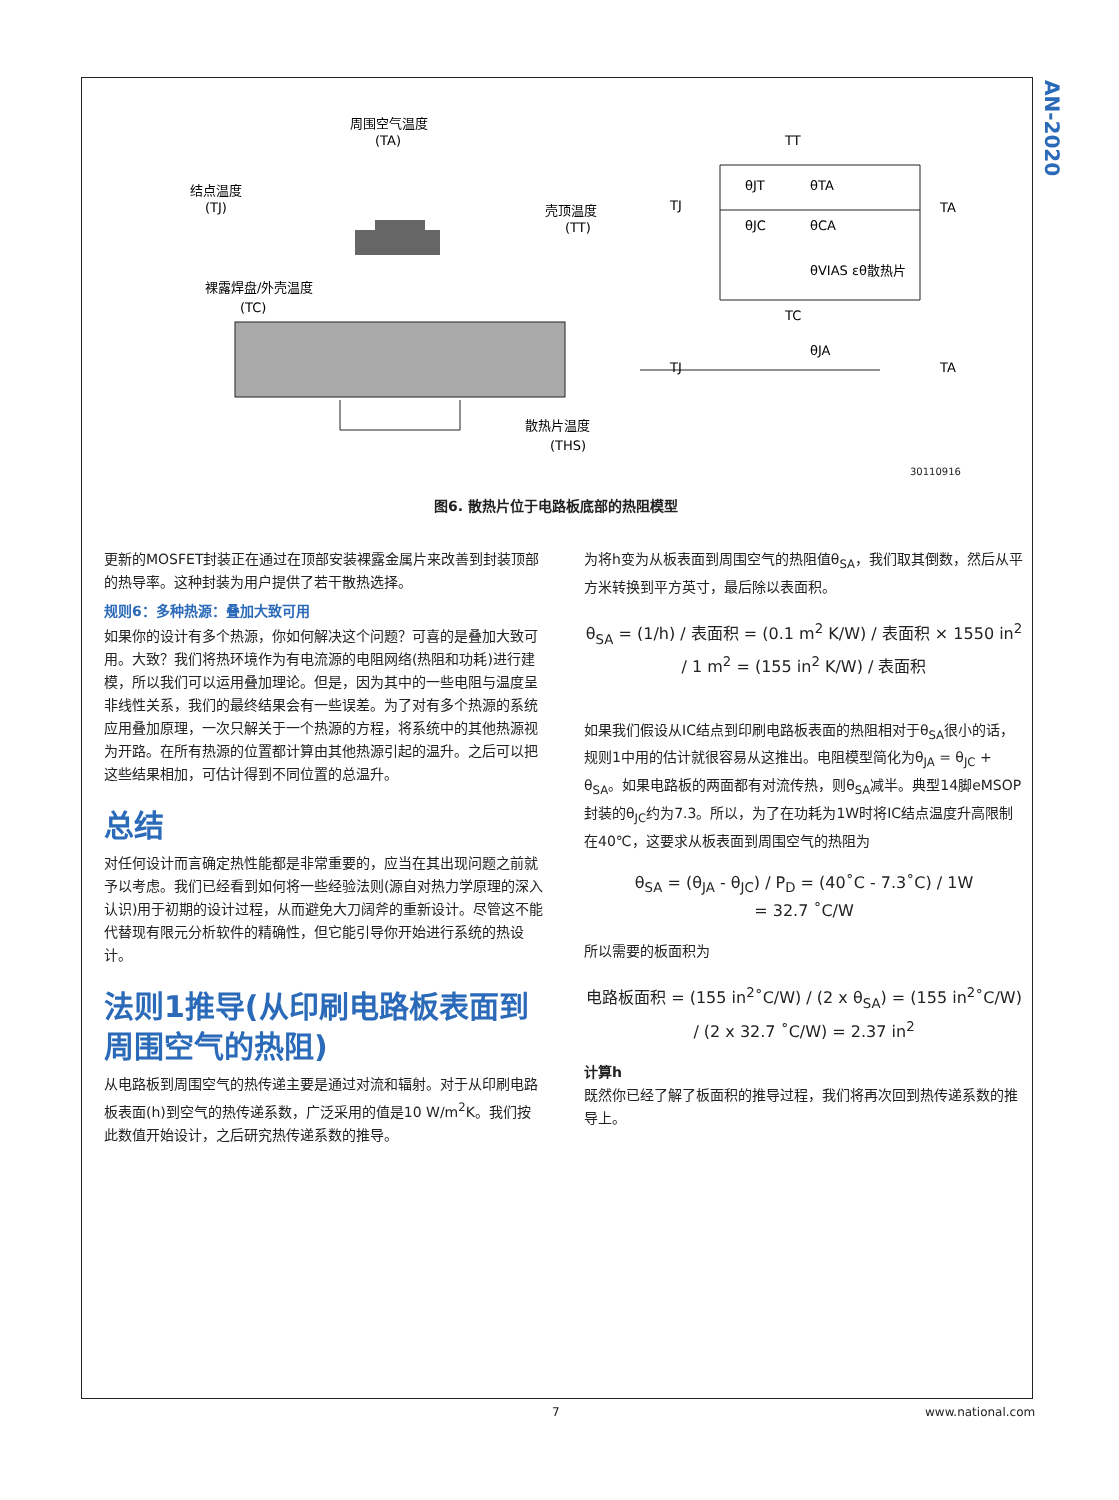AN-2020
周围空气温度
(TA)
结点温度
(TJ)
壳顶温度
(TT)
裸露焊盘/外壳温度
(TC)
散热片温度
(THS)
TJ
TA
TT
TC
θJT
θTA
θJC
θCA
θVIAS εθ散热片
θJA
TJ
TA
30110916
图6. 散热片位于电路板底部的热阻模型
更新的MOSFET封装正在通过在顶部安装裸露金属片来改善到封装顶部的热导率。这种封装为用户提供了若干散热选择。
规则6：多种热源：叠加大致可用
如果你的设计有多个热源，你如何解决这个问题？可喜的是叠加大致可用。大致？我们将热环境作为有电流源的电阻网络(热阻和功耗)进行建模，所以我们可以运用叠加理论。但是，因为其中的一些电阻与温度呈非线性关系，我们的最终结果会有一些误差。为了对有多个热源的系统应用叠加原理，一次只解关于一个热源的方程，将系统中的其他热源视为开路。在所有热源的位置都计算由其他热源引起的温升。之后可以把这些结果相加，可估计得到不同位置的总温升。
总结
对任何设计而言确定热性能都是非常重要的，应当在其出现问题之前就予以考虑。我们已经看到如何将一些经验法则(源自对热力学原理的深入认识)用于初期的设计过程，从而避免大刀阔斧的重新设计。尽管这不能代替现有限元分析软件的精确性，但它能引导你开始进行系统的热设计。
法则1推导(从印刷电路板表面到周围空气的热阻)
从电路板到周围空气的热传递主要是通过对流和辐射。对于从印刷电路板表面(h)到空气的热传递系数，广泛采用的值是10 W/m<sup>2</sup>K。我们按此数值开始设计，之后研究热传递系数的推导。
为将h变为从板表面到周围空气的热阻值θ<sub>SA</sub>，我们取其倒数，然后从平方米转换到平方英寸，最后除以表面积。
θ<sub>SA</sub> = (1/h) / 表面积 = (0.1 m<sup>2</sup> K/W) / 表面积 × 1550 in<sup>2</sup> / 1 m<sup>2</sup> = (155 in<sup>2</sup> K/W) / 表面积
如果我们假设从IC结点到印刷电路板表面的热阻相对于θ<sub>SA</sub>很小的话，规则1中用的估计就很容易从这推出。电阻模型简化为θ<sub>JA</sub> = θ<sub>JC</sub> + θ<sub>SA</sub>。如果电路板的两面都有对流传热，则θ<sub>SA</sub>减半。典型14脚eMSOP封装的θ<sub>JC</sub>约为7.3。所以，为了在功耗为1W时将IC结点温度升高限制在40℃，这要求从板表面到周围空气的热阻为
θ<sub>SA</sub> = (θ<sub>JA</sub> - θ<sub>JC</sub>) / P<sub>D</sub> = (40˚C - 7.3˚C) / 1W
= 32.7 ˚C/W
所以需要的板面积为
电路板面积 = (155 in<sup>2</sup>˚C/W) / (2 x θ<sub>SA</sub>) = (155 in<sup>2</sup>˚C/W) / (2 x 32.7 ˚C/W) = 2.37 in<sup>2</sup>
计算h
既然你已经了解了板面积的推导过程，我们将再次回到热传递系数的推导上。
7 www.national.com